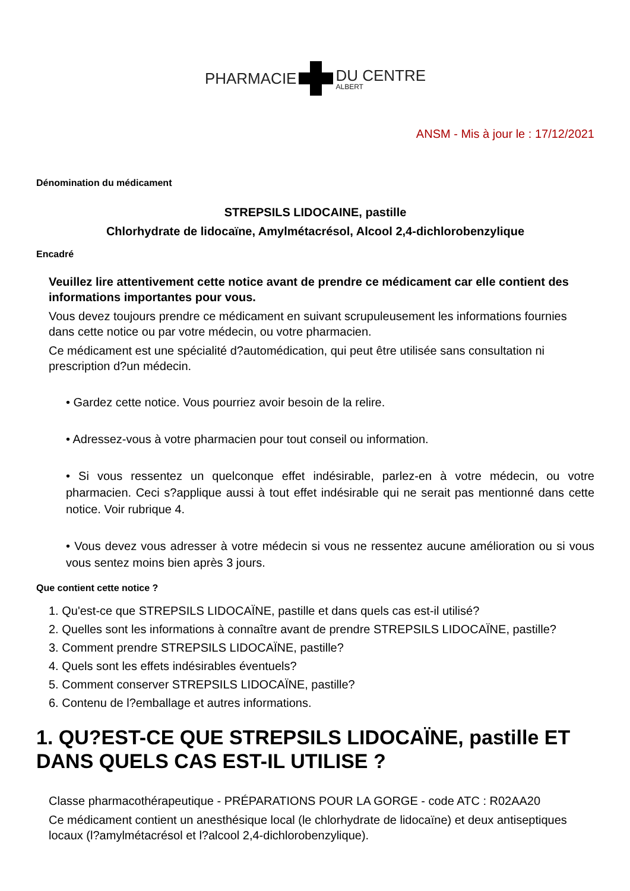PHARMACIE DU CENTRE
ALBERT
ANSM - Mis à jour le : 17/12/2021
Dénomination du médicament
STREPSILS LIDOCAINE, pastille
Chlorhydrate de lidocaïne, Amylmétacrésol, Alcool 2,4-dichlorobenzylique
Encadré
Veuillez lire attentivement cette notice avant de prendre ce médicament car elle contient des informations importantes pour vous.
Vous devez toujours prendre ce médicament en suivant scrupuleusement les informations fournies dans cette notice ou par votre médecin, ou votre pharmacien.
Ce médicament est une spécialité d?automédication, qui peut être utilisée sans consultation ni prescription d?un médecin.
• Gardez cette notice. Vous pourriez avoir besoin de la relire.
• Adressez-vous à votre pharmacien pour tout conseil ou information.
• Si vous ressentez un quelconque effet indésirable, parlez-en à votre médecin, ou votre pharmacien. Ceci s?applique aussi à tout effet indésirable qui ne serait pas mentionné dans cette notice. Voir rubrique 4.
• Vous devez vous adresser à votre médecin si vous ne ressentez aucune amélioration ou si vous vous sentez moins bien après 3 jours.
Que contient cette notice ?
1. Qu'est-ce que STREPSILS LIDOCAÏNE, pastille et dans quels cas est-il utilisé?
2. Quelles sont les informations à connaître avant de prendre STREPSILS LIDOCAÏNE, pastille?
3. Comment prendre STREPSILS LIDOCAÏNE, pastille?
4. Quels sont les effets indésirables éventuels?
5. Comment conserver STREPSILS LIDOCAÏNE, pastille?
6. Contenu de l?emballage et autres informations.
1. QU?EST-CE QUE STREPSILS LIDOCAÏNE, pastille ET DANS QUELS CAS EST-IL UTILISE ?
Classe pharmacothérapeutique - PRÉPARATIONS POUR LA GORGE - code ATC : R02AA20
Ce médicament contient un anesthésique local (le chlorhydrate de lidocaïne) et deux antiseptiques locaux (l?amylmétacrésol et l?alcool 2,4-dichlorobenzylique).